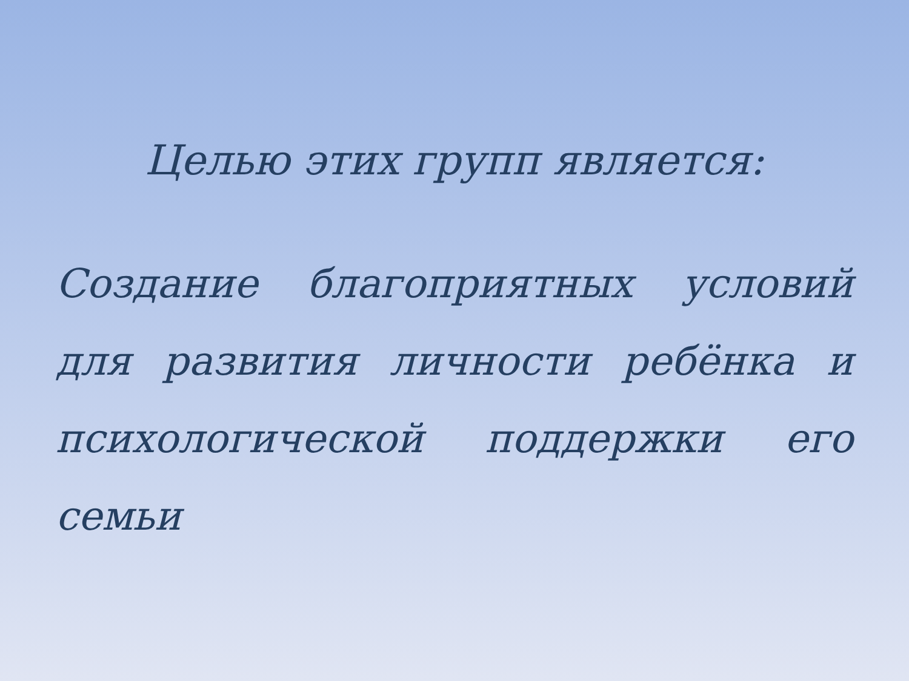Целью этих групп является:
Создание благоприятных условий для развития личности ребёнка и психологической поддержки его семьи